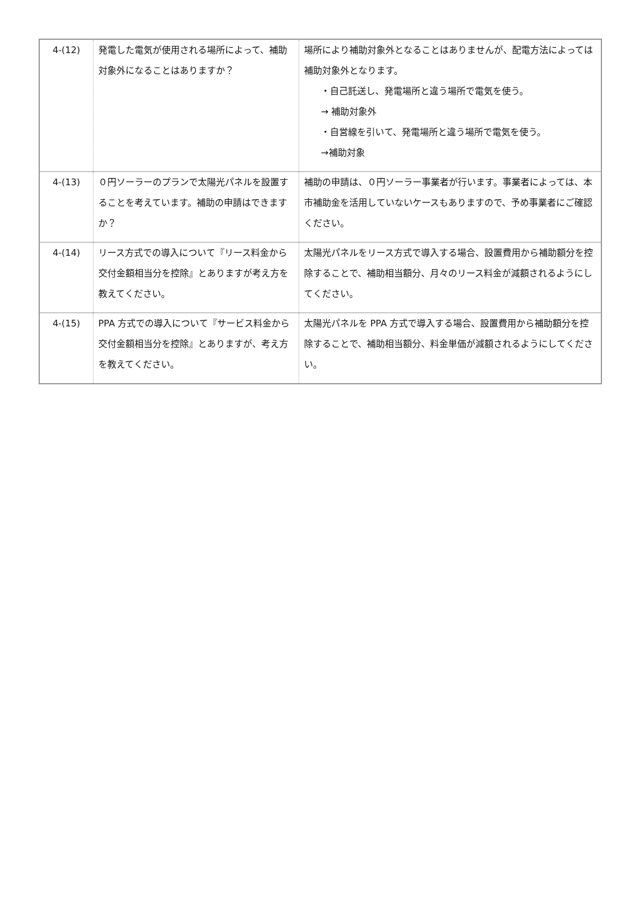| 4-(12) | 発電した電気が使用される場所によって、補助対象外になることはありますか？ | 場所により補助対象外となることはありませんが、配電方法によっては補助対象外となります。 ・自己託送し、発電場所と違う場所で電気を使う。 → 補助対象外 ・自営線を引いて、発電場所と違う場所で電気を使う。 →補助対象 |
| 4-(13) | ０円ソーラーのプランで太陽光パネルを設置することを考えています。補助の申請はできますか？ | 補助の申請は、０円ソーラー事業者が行います。事業者によっては、本市補助金を活用していないケースもありますので、予め事業者にご確認ください。 |
| 4-(14) | リース方式での導入について『リース料金から交付金額相当分を控除』とありますが考え方を教えてください。 | 太陽光パネルをリース方式で導入する場合、設置費用から補助額分を控除することで、補助相当額分、月々のリース料金が減額されるようにしてください。 |
| 4-(15) | PPA 方式での導入について『サービス料金から交付金額相当分を控除』とありますが、考え方を教えてください。 | 太陽光パネルを PPA 方式で導入する場合、設置費用から補助額分を控除することで、補助相当額分、料金単価が減額されるようにしてください。 |